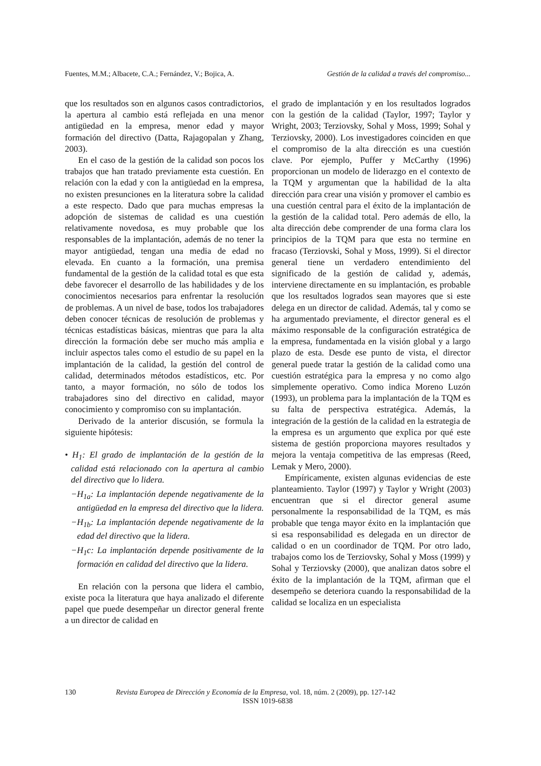Fuentes, M.M.; Albacete, C.A.; Fernández, V.; Bojica, A. Gestión de la calidad a través del compromiso...
que los resultados son en algunos casos contradictorios, la apertura al cambio está reflejada en una menor antigüedad en la empresa, menor edad y mayor formación del directivo (Datta, Rajagopalan y Zhang, 2003).
En el caso de la gestión de la calidad son pocos los trabajos que han tratado previamente esta cuestión. En relación con la edad y con la antigüedad en la empresa, no existen presunciones en la literatura sobre la calidad a este respecto. Dado que para muchas empresas la adopción de sistemas de calidad es una cuestión relativamente novedosa, es muy probable que los responsables de la implantación, además de no tener la mayor antigüedad, tengan una media de edad no elevada. En cuanto a la formación, una premisa fundamental de la gestión de la calidad total es que esta debe favorecer el desarrollo de las habilidades y de los conocimientos necesarios para enfrentar la resolución de problemas. A un nivel de base, todos los trabajadores deben conocer técnicas de resolución de problemas y técnicas estadísticas básicas, mientras que para la alta dirección la formación debe ser mucho más amplia e incluir aspectos tales como el estudio de su papel en la implantación de la calidad, la gestión del control de calidad, determinados métodos estadísticos, etc. Por tanto, a mayor formación, no sólo de todos los trabajadores sino del directivo en calidad, mayor conocimiento y compromiso con su implantación.
Derivado de la anterior discusión, se formula la siguiente hipótesis:
• H<sub>1</sub>: El grado de implantación de la gestión de la calidad está relacionado con la apertura al cambio del directivo que lo lidera.
−H<sub>1a</sub>: La implantación depende negativamente de la antigüedad en la empresa del directivo que la lidera.
−H<sub>1b</sub>: La implantación depende negativamente de la edad del directivo que la lidera.
−H<sub>1</sub>c: La implantación depende positivamente de la formación en calidad del directivo que la lidera.
En relación con la persona que lidera el cambio, existe poca la literatura que haya analizado el diferente papel que puede desempeñar un director general frente a un director de calidad en
el grado de implantación y en los resultados logrados con la gestión de la calidad (Taylor, 1997; Taylor y Wright, 2003; Terziovsky, Sohal y Moss, 1999; Sohal y Terziovsky, 2000). Los investigadores coinciden en que el compromiso de la alta dirección es una cuestión clave. Por ejemplo, Puffer y McCarthy (1996) proporcionan un modelo de liderazgo en el contexto de la TQM y argumentan que la habilidad de la alta dirección para crear una visión y promover el cambio es una cuestión central para el éxito de la implantación de la gestión de la calidad total. Pero además de ello, la alta dirección debe comprender de una forma clara los principios de la TQM para que esta no termine en fracaso (Terziovski, Sohal y Moss, 1999). Si el director general tiene un verdadero entendimiento del significado de la gestión de calidad y, además, interviene directamente en su implantación, es probable que los resultados logrados sean mayores que si este delega en un director de calidad. Además, tal y como se ha argumentado previamente, el director general es el máximo responsable de la configuración estratégica de la empresa, fundamentada en la visión global y a largo plazo de esta. Desde ese punto de vista, el director general puede tratar la gestión de la calidad como una cuestión estratégica para la empresa y no como algo simplemente operativo. Como indica Moreno Luzón (1993), un problema para la implantación de la TQM es su falta de perspectiva estratégica. Además, la integración de la gestión de la calidad en la estrategia de la empresa es un argumento que explica por qué este sistema de gestión proporciona mayores resultados y mejora la ventaja competitiva de las empresas (Reed, Lemak y Mero, 2000).
Empíricamente, existen algunas evidencias de este planteamiento. Taylor (1997) y Taylor y Wright (2003) encuentran que si el director general asume personalmente la responsabilidad de la TQM, es más probable que tenga mayor éxito en la implantación que si esa responsabilidad es delegada en un director de calidad o en un coordinador de TQM. Por otro lado, trabajos como los de Terziovsky, Sohal y Moss (1999) y Sohal y Terziovsky (2000), que analizan datos sobre el éxito de la implantación de la TQM, afirman que el desempeño se deteriora cuando la responsabilidad de la calidad se localiza en un especialista
130 Revista Europea de Dirección y Economía de la Empresa, vol. 18, núm. 2 (2009), pp. 127-142
ISSN 1019-6838